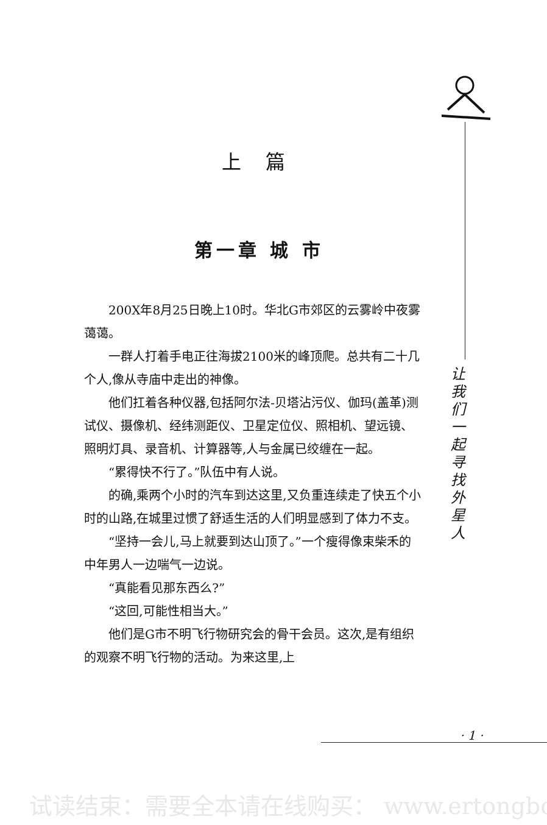上篇
第一章 城 市
200X年8月25日晚上10时。华北G市郊区的云雾岭中夜雾蔼蔼。
一群人打着手电正往海拔2100米的峰顶爬。总共有二十几个人,像从寺庙中走出的神像。
他们扛着各种仪器,包括阿尔法-贝塔沾污仪、伽玛(盖革)测试仪、摄像机、经纬测距仪、卫星定位仪、照相机、望远镜、照明灯具、录音机、计算器等,人与金属已绞缠在一起。
“累得快不行了。”队伍中有人说。
的确,乘两个小时的汽车到达这里,又负重连续走了快五个小时的山路,在城里过惯了舒适生活的人们明显感到了体力不支。
“坚持一会儿,马上就要到达山顶了。”一个瘦得像束柴禾的中年男人一边喘气一边说。
“真能看见那东西么?”
“这回,可能性相当大。”
他们是G市不明飞行物研究会的骨干会员。这次,是有组织的观察不明飞行物的活动。为来这里,上
让我们一起寻找外星人
· 1 ·
试读结束：需要全本请在线购买： www.ertongbo